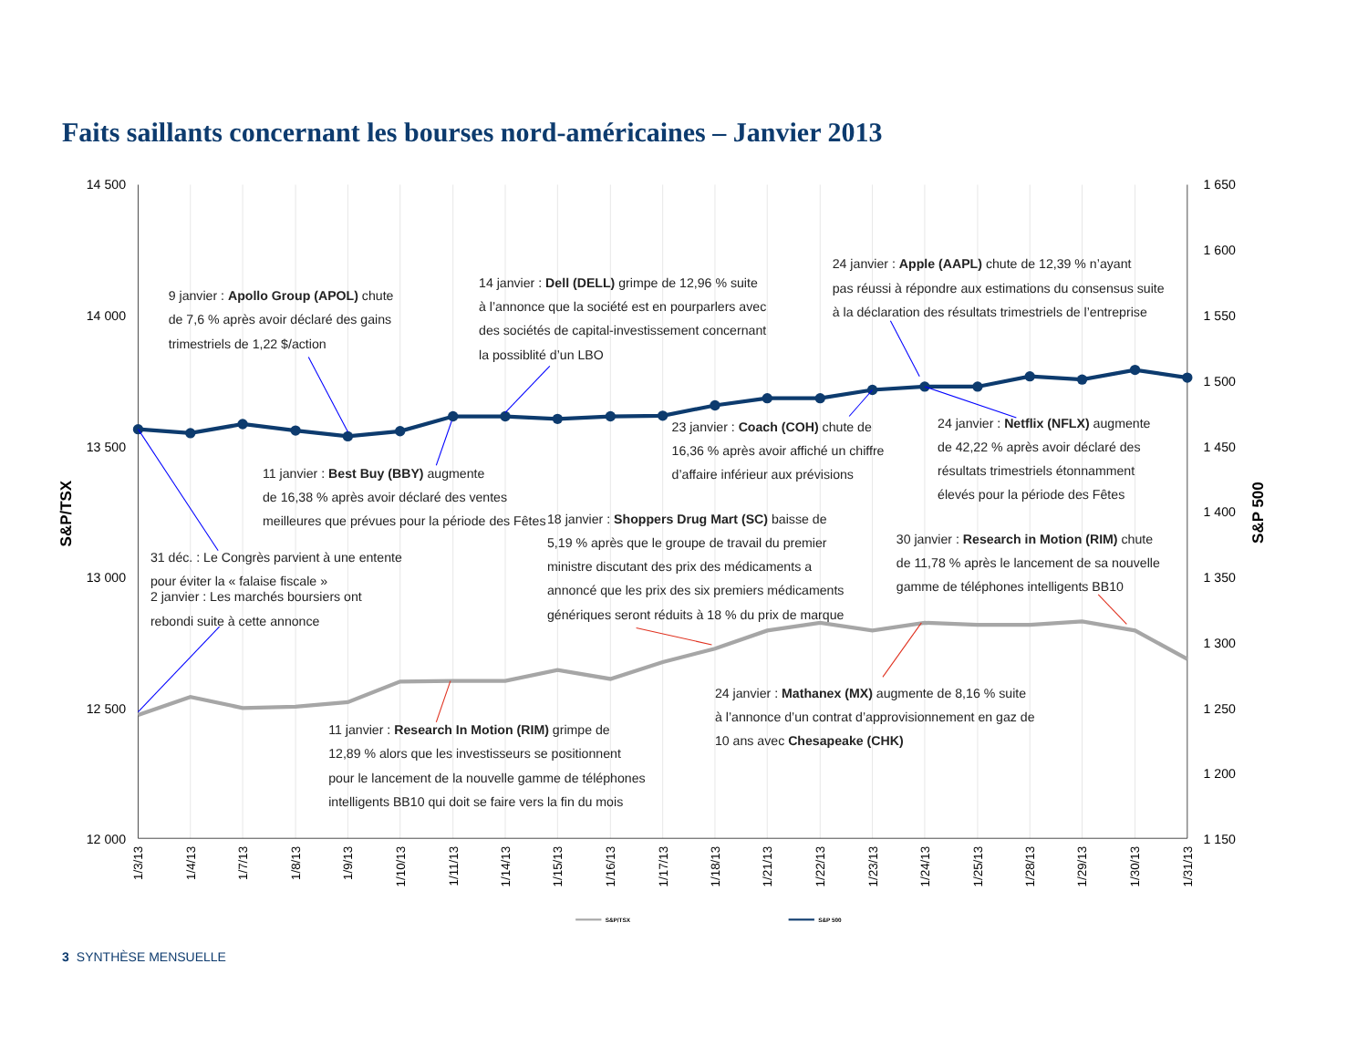Faits saillants concernant les bourses nord-américaines – Janvier 2013
14 500
14 000
13 500
13 000
12 500
12 000
1 650
1 600
1 550
1 500
1 450
1 400
1 350
1 300
1 250
1 200
1 150
S&P/TSX
S&P 500
9 janvier : Apollo Group (APOL) chute de 7,6 % après avoir déclaré des gains trimestriels de 1,22 $/action
14 janvier : Dell (DELL) grimpe de 12,96 % suite à l’annonce que la société est en pourparlers avec des sociétés de capital-investissement concernant la possiblité d’un LBO
24 janvier : Apple (AAPL) chute de 12,39 % n’ayant pas réussi à répondre aux estimations du consensus suite à la déclaration des résultats trimestriels de l’entreprise
23 janvier : Coach (COH) chute de 16,36 % après avoir affiché un chiffre d’affaire inférieur aux prévisions
24 janvier : Netflix (NFLX) augmente de 42,22 % après avoir déclaré des résultats trimestriels étonnamment élevés pour la période des Fêtes
11 janvier : Best Buy (BBY) augmente de 16,38 % après avoir déclaré des ventes meilleures que prévues pour la période des Fêtes
18 janvier : Shoppers Drug Mart (SC) baisse de 5,19 % après que le groupe de travail du premier ministre discutant des prix des médicaments a annoncé que les prix des six premiers médicaments génériques seront réduits à 18 % du prix de marque
30 janvier : Research in Motion (RIM) chute de 11,78 % après le lancement de sa nouvelle gamme de téléphones intelligents BB10
31 déc. : Le Congrès parvient à une entente pour éviter la « falaise fiscale » 2 janvier : Les marchés boursiers ont rebondi suite à cette annonce
24 janvier : Mathanex (MX) augmente de 8,16 % suite à l’annonce d’un contrat d’approvisionnement en gaz de 10 ans avec Chesapeake (CHK)
11 janvier : Research In Motion (RIM) grimpe de 12,89 % alors que les investisseurs se positionnent pour le lancement de la nouvelle gamme de téléphones intelligents BB10 qui doit se faire vers la fin du mois
1/3/13
1/4/13
1/7/13
1/8/13
1/9/13
1/10/13
1/11/13
1/14/13
1/15/13
1/16/13
1/17/13
1/18/13
1/21/13
1/22/13
1/23/13
1/24/13
1/25/13
1/28/13
1/29/13
1/30/13
1/31/13
S&P/TSX
S&P 500
3 SYNTHÈSE MENSUELLE